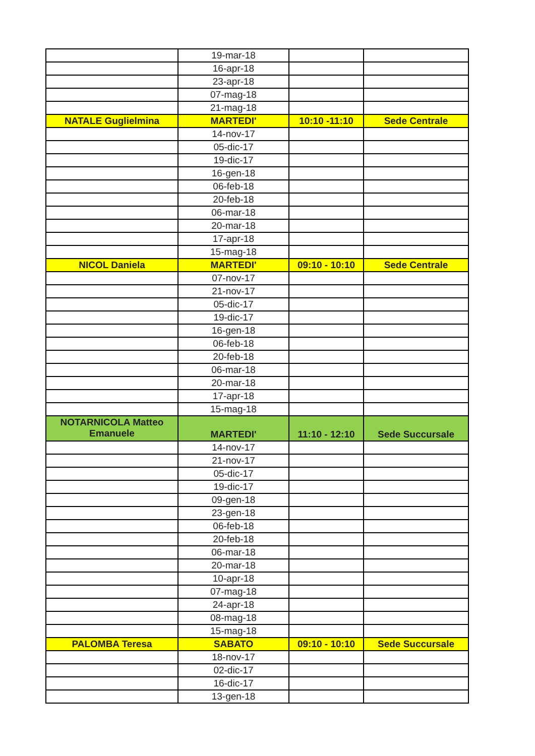| | 19-mar-18 | | |
| | 16-apr-18 | | |
| | 23-apr-18 | | |
| | 07-mag-18 | | |
| | 21-mag-18 | | |
| NATALE Guglielmina | MARTEDI' | 10:10 -11:10 | Sede Centrale |
| | 14-nov-17 | | |
| | 05-dic-17 | | |
| | 19-dic-17 | | |
| | 16-gen-18 | | |
| | 06-feb-18 | | |
| | 20-feb-18 | | |
| | 06-mar-18 | | |
| | 20-mar-18 | | |
| | 17-apr-18 | | |
| | 15-mag-18 | | |
| NICOL Daniela | MARTEDI' | 09:10 - 10:10 | Sede Centrale |
| | 07-nov-17 | | |
| | 21-nov-17 | | |
| | 05-dic-17 | | |
| | 19-dic-17 | | |
| | 16-gen-18 | | |
| | 06-feb-18 | | |
| | 20-feb-18 | | |
| | 06-mar-18 | | |
| | 20-mar-18 | | |
| | 17-apr-18 | | |
| | 15-mag-18 | | |
| NOTARNICOLA Matteo Emanuele | MARTEDI' | 11:10 - 12:10 | Sede Succursale |
| | 14-nov-17 | | |
| | 21-nov-17 | | |
| | 05-dic-17 | | |
| | 19-dic-17 | | |
| | 09-gen-18 | | |
| | 23-gen-18 | | |
| | 06-feb-18 | | |
| | 20-feb-18 | | |
| | 06-mar-18 | | |
| | 20-mar-18 | | |
| | 10-apr-18 | | |
| | 07-mag-18 | | |
| | 24-apr-18 | | |
| | 08-mag-18 | | |
| | 15-mag-18 | | |
| PALOMBA Teresa | SABATO | 09:10 - 10:10 | Sede Succursale |
| | 18-nov-17 | | |
| | 02-dic-17 | | |
| | 16-dic-17 | | |
| | 13-gen-18 | | |